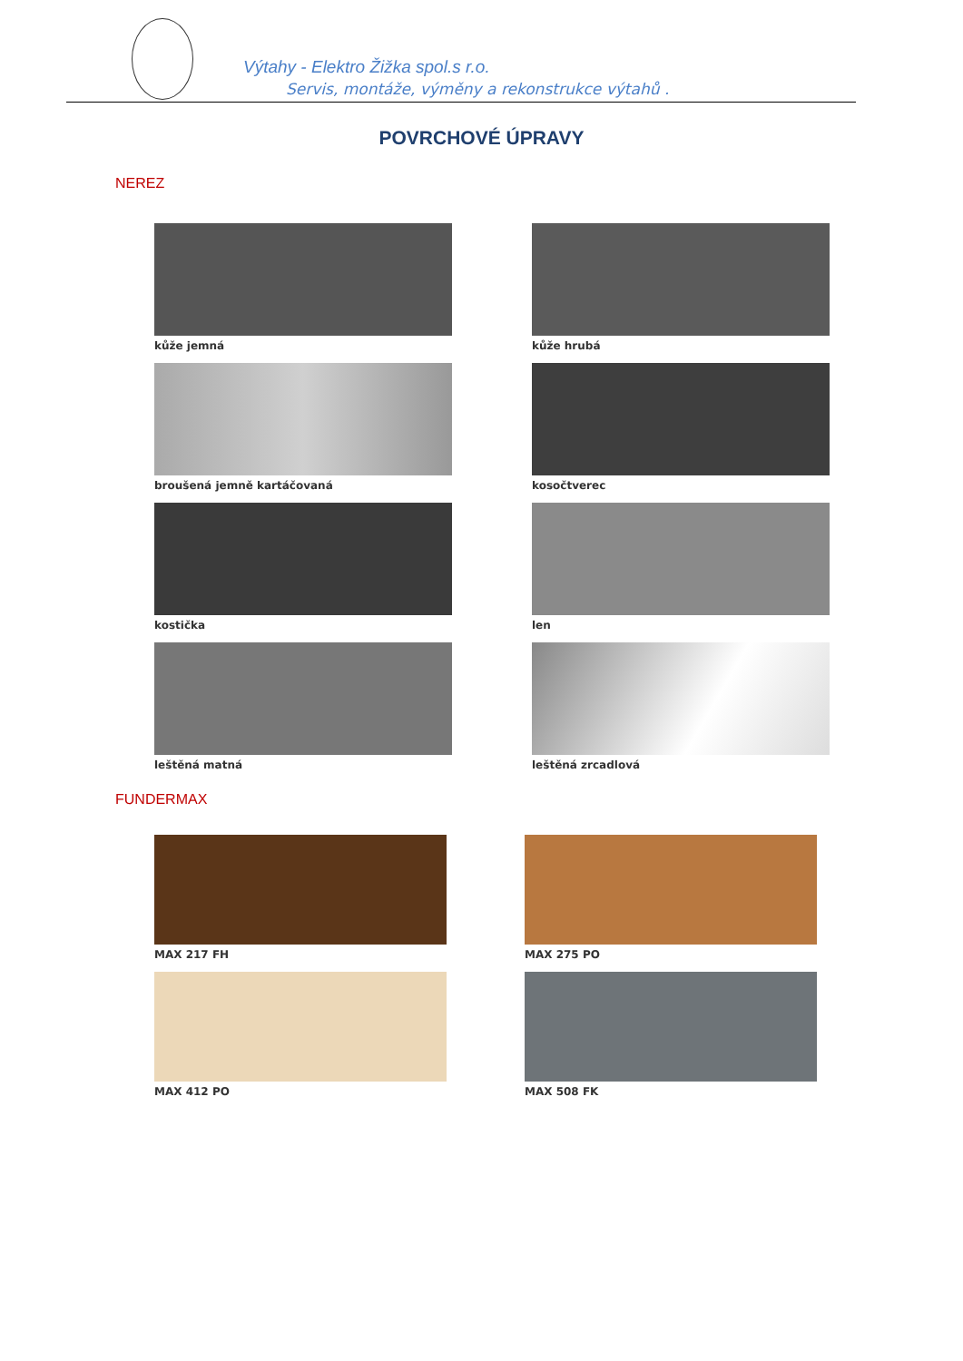Výtahy - Elektro Žižka spol.s r.o.
Servis, montáže, výměny a rekonstrukce výtahů .
POVRCHOVÉ ÚPRAVY
NEREZ
kůže jemná
kůže hrubá
broušená jemně kartáčovaná
kosočtverec
kostička
len
leštěná matná
leštěná zrcadlová
FUNDERMAX
MAX 217 FH
MAX 275 PO
MAX 412 PO
MAX 508 FK